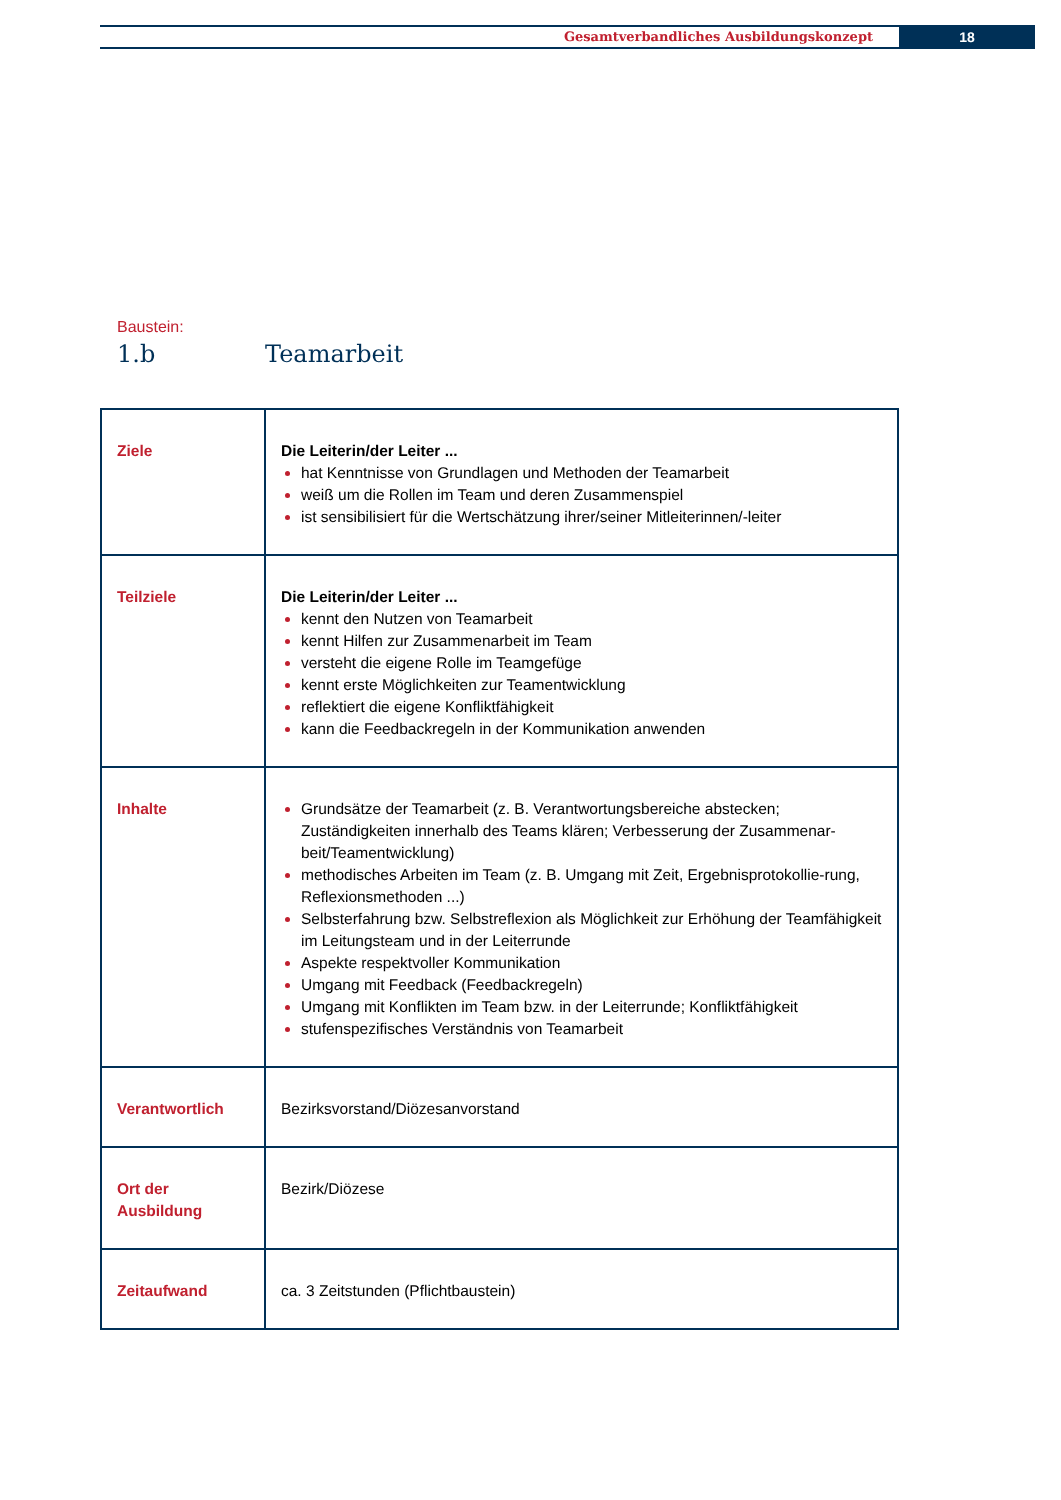Gesamtverbandliches Ausbildungskonzept
18
Baustein:
1.b Teamarbeit
| Ziele | Die Leiterin/der Leiter ... hat Kenntnisse von Grundlagen und Methoden der Teamarbeit weiß um die Rollen im Team und deren Zusammenspiel ist sensibilisiert für die Wertschätzung ihrer/seiner Mitleiterinnen/-leiter |
| Teilziele | Die Leiterin/der Leiter ... kennt den Nutzen von Teamarbeit kennt Hilfen zur Zusammenarbeit im Team versteht die eigene Rolle im Teamgefüge kennt erste Möglichkeiten zur Teamentwicklung reflektiert die eigene Konfliktfähigkeit kann die Feedbackregeln in der Kommunikation anwenden |
| Inhalte | Grundsätze der Teamarbeit (z. B. Verantwortungsbereiche abstecken; Zuständigkeiten innerhalb des Teams klären; Verbesserung der Zusammenar-beit/Teamentwicklung) methodisches Arbeiten im Team (z. B. Umgang mit Zeit, Ergebnisprotokollie-rung, Reflexionsmethoden ...) Selbsterfahrung bzw. Selbstreflexion als Möglichkeit zur Erhöhung der Teamfähigkeit im Leitungsteam und in der Leiterrunde Aspekte respektvoller Kommunikation Umgang mit Feedback (Feedbackregeln) Umgang mit Konflikten im Team bzw. in der Leiterrunde; Konfliktfähigkeit stufenspezifisches Verständnis von Teamarbeit |
| Verantwortlich | Bezirksvorstand/Diözesanvorstand |
| Ort der Ausbildung | Bezirk/Diözese |
| Zeitaufwand | ca. 3 Zeitstunden (Pflichtbaustein) |